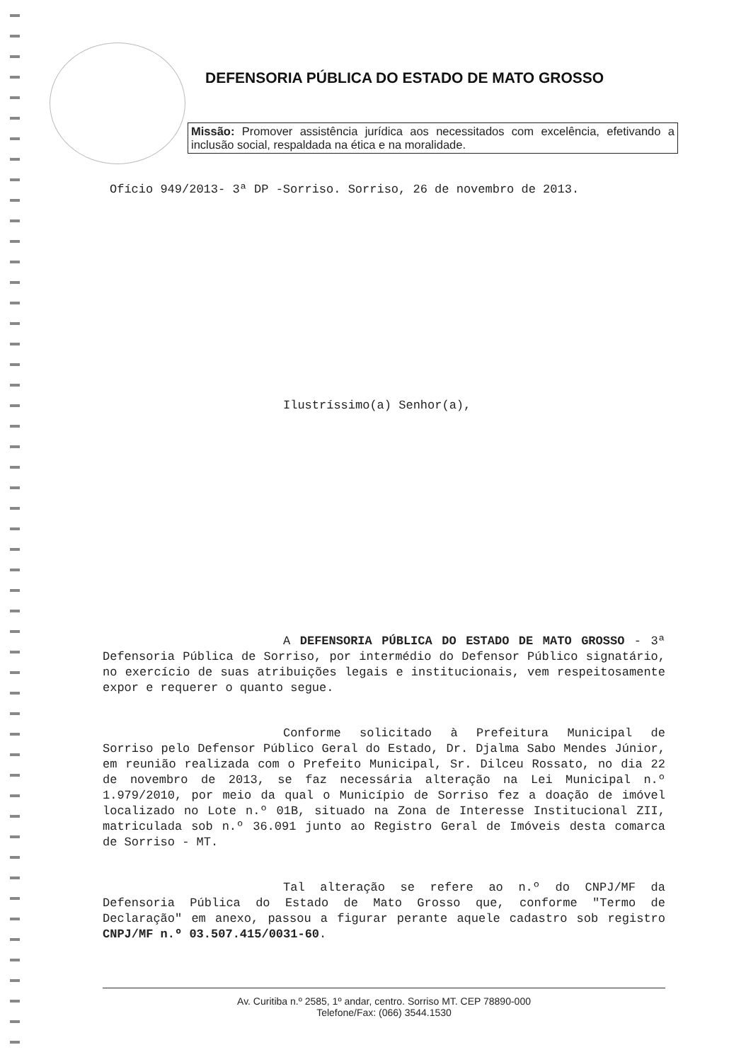DEFENSORIA PÚBLICA DO ESTADO DE MATO GROSSO
Missão: Promover assistência jurídica aos necessitados com excelência, efetivando a inclusão social, respaldada na ética e na moralidade.
Ofício 949/2013- 3ª DP -Sorriso. Sorriso, 26 de novembro de 2013.
Ilustríssimo(a) Senhor(a),
A DEFENSORIA PÚBLICA DO ESTADO DE MATO GROSSO - 3ª Defensoria Pública de Sorriso, por intermédio do Defensor Público signatário, no exercício de suas atribuições legais e institucionais, vem respeitosamente expor e requerer o quanto segue.
Conforme solicitado à Prefeitura Municipal de Sorriso pelo Defensor Público Geral do Estado, Dr. Djalma Sabo Mendes Júnior, em reunião realizada com o Prefeito Municipal, Sr. Dilceu Rossato, no dia 22 de novembro de 2013, se faz necessária alteração na Lei Municipal n.º 1.979/2010, por meio da qual o Município de Sorriso fez a doação de imóvel localizado no Lote n.º 01B, situado na Zona de Interesse Institucional ZII, matriculada sob n.º 36.091 junto ao Registro Geral de Imóveis desta comarca de Sorriso - MT.
Tal alteração se refere ao n.º do CNPJ/MF da Defensoria Pública do Estado de Mato Grosso que, conforme "Termo de Declaração" em anexo, passou a figurar perante aquele cadastro sob registro CNPJ/MF n.º 03.507.415/0031-60.
Av. Curitiba n.º 2585, 1º andar, centro. Sorriso MT. CEP 78890-000
Telefone/Fax: (066) 3544.1530